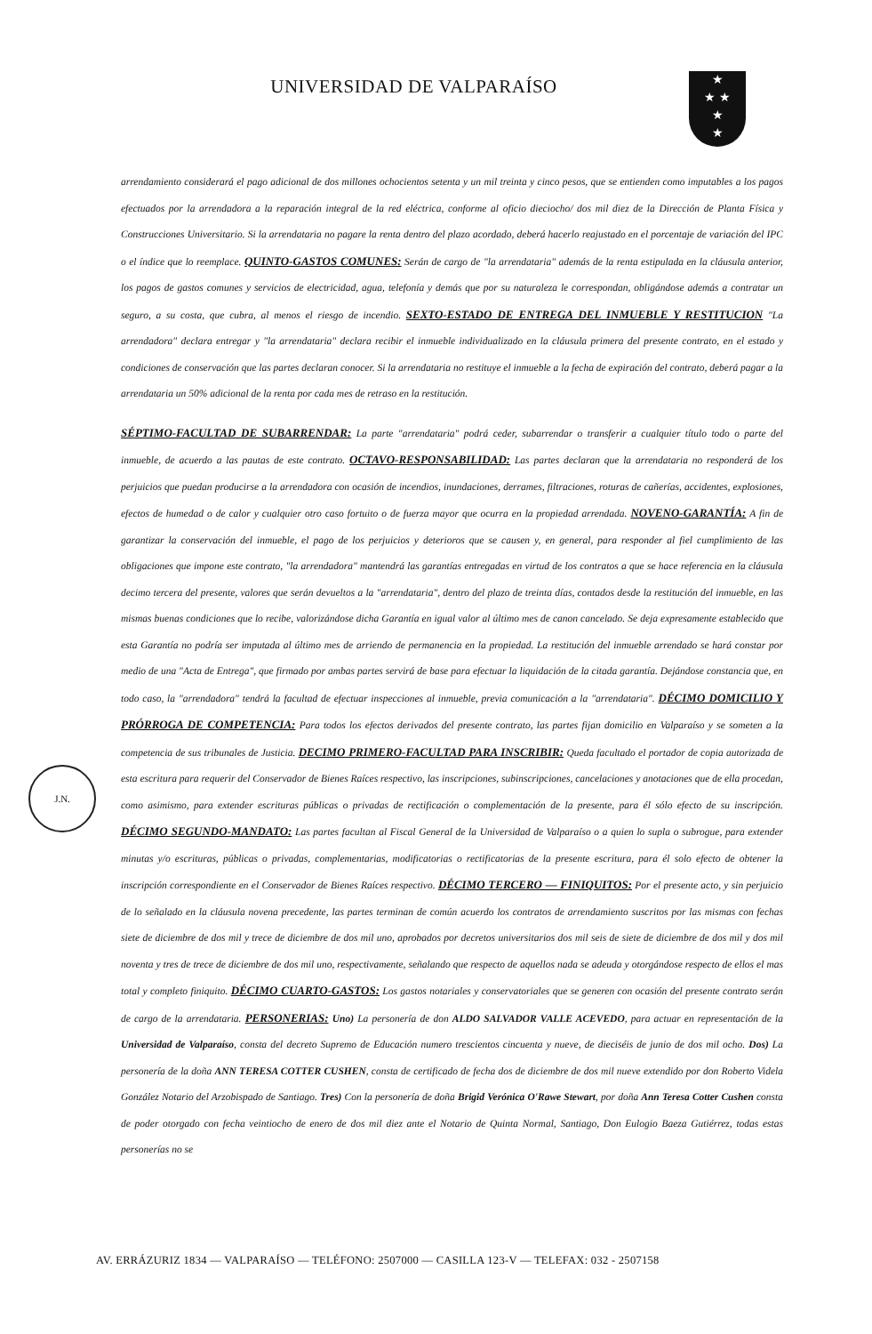UNIVERSIDAD DE VALPARAÍSO
★
★ ★
★
★
J.N.
arrendamiento considerará el pago adicional de dos millones ochocientos setenta y un mil treinta y cinco pesos, que se entienden como imputables a los pagos efectuados por la arrendadora a la reparación integral de la red eléctrica, conforme al oficio dieciocho/ dos mil diez de la Dirección de Planta Física y Construcciones Universitario. Si la arrendataria no pagare la renta dentro del plazo acordado, deberá hacerlo reajustado en el porcentaje de variación del IPC o el índice que lo reemplace. QUINTO-GASTOS COMUNES: Serán de cargo de "la arrendataria" además de la renta estipulada en la cláusula anterior, los pagos de gastos comunes y servicios de electricidad, agua, telefonía y demás que por su naturaleza le correspondan, obligándose además a contratar un seguro, a su costa, que cubra, al menos el riesgo de incendio. SEXTO-ESTADO DE ENTREGA DEL INMUEBLE Y RESTITUCION "La arrendadora" declara entregar y "la arrendataria" declara recibir el inmueble individualizado en la cláusula primera del presente contrato, en el estado y condiciones de conservación que las partes declaran conocer. Si la arrendataria no restituye el inmueble a la fecha de expiración del contrato, deberá pagar a la arrendataria un 50% adicional de la renta por cada mes de retraso en la restitución.
SÉPTIMO-FACULTAD DE SUBARRENDAR: La parte "arrendataria" podrá ceder, subarrendar o transferir a cualquier título todo o parte del inmueble, de acuerdo a las pautas de este contrato. OCTAVO-RESPONSABILIDAD: Las partes declaran que la arrendataria no responderá de los perjuicios que puedan producirse a la arrendadora con ocasión de incendios, inundaciones, derrames, filtraciones, roturas de cañerías, accidentes, explosiones, efectos de humedad o de calor y cualquier otro caso fortuito o de fuerza mayor que ocurra en la propiedad arrendada. NOVENO-GARANTÍA: A fin de garantizar la conservación del inmueble, el pago de los perjuicios y deterioros que se causen y, en general, para responder al fiel cumplimiento de las obligaciones que impone este contrato, "la arrendadora" mantendrá las garantías entregadas en virtud de los contratos a que se hace referencia en la cláusula decimo tercera del presente, valores que serán devueltos a la "arrendataria", dentro del plazo de treinta días, contados desde la restitución del inmueble, en las mismas buenas condiciones que lo recibe, valorizándose dicha Garantía en igual valor al último mes de canon cancelado. Se deja expresamente establecido que esta Garantía no podría ser imputada al último mes de arriendo de permanencia en la propiedad. La restitución del inmueble arrendado se hará constar por medio de una "Acta de Entrega", que firmado por ambas partes servirá de base para efectuar la liquidación de la citada garantía. Dejándose constancia que, en todo caso, la "arrendadora" tendrá la facultad de efectuar inspecciones al inmueble, previa comunicación a la "arrendataria". DÉCIMO DOMICILIO Y PRÓRROGA DE COMPETENCIA: Para todos los efectos derivados del presente contrato, las partes fijan domicilio en Valparaíso y se someten a la competencia de sus tribunales de Justicia. DECIMO PRIMERO-FACULTAD PARA INSCRIBIR: Queda facultado el portador de copia autorizada de esta escritura para requerir del Conservador de Bienes Raíces respectivo, las inscripciones, subinscripciones, cancelaciones y anotaciones que de ella procedan, como asimismo, para extender escrituras públicas o privadas de rectificación o complementación de la presente, para él sólo efecto de su inscripción. DÉCIMO SEGUNDO-MANDATO: Las partes facultan al Fiscal General de la Universidad de Valparaíso o a quien lo supla o subrogue, para extender minutas y/o escrituras, públicas o privadas, complementarias, modificatorias o rectificatorias de la presente escritura, para él solo efecto de obtener la inscripción correspondiente en el Conservador de Bienes Raíces respectivo. DÉCIMO TERCERO — FINIQUITOS: Por el presente acto, y sin perjuicio de lo señalado en la cláusula novena precedente, las partes terminan de común acuerdo los contratos de arrendamiento suscritos por las mismas con fechas siete de diciembre de dos mil y trece de diciembre de dos mil uno, aprobados por decretos universitarios dos mil seis de siete de diciembre de dos mil y dos mil noventa y tres de trece de diciembre de dos mil uno, respectivamente, señalando que respecto de aquellos nada se adeuda y otorgándose respecto de ellos el mas total y completo finiquito. DÉCIMO CUARTO-GASTOS: Los gastos notariales y conservatoriales que se generen con ocasión del presente contrato serán de cargo de la arrendataria. PERSONERIAS: Uno) La personería de don ALDO SALVADOR VALLE ACEVEDO, para actuar en representación de la Universidad de Valparaíso, consta del decreto Supremo de Educación numero trescientos cincuenta y nueve, de dieciséis de junio de dos mil ocho. Dos) La personería de la doña ANN TERESA COTTER CUSHEN, consta de certificado de fecha dos de diciembre de dos mil nueve extendido por don Roberto Videla González Notario del Arzobispado de Santiago. Tres) Con la personería de doña Brigid Verónica O'Rawe Stewart, por doña Ann Teresa Cotter Cushen consta de poder otorgado con fecha veintiocho de enero de dos mil diez ante el Notario de Quinta Normal, Santiago, Don Eulogio Baeza Gutiérrez, todas estas personerías no se
AV. ERRÁZURIZ 1834 — VALPARAÍSO — TELÉFONO: 2507000 — CASILLA 123-V — TELEFAX: 032 - 2507158